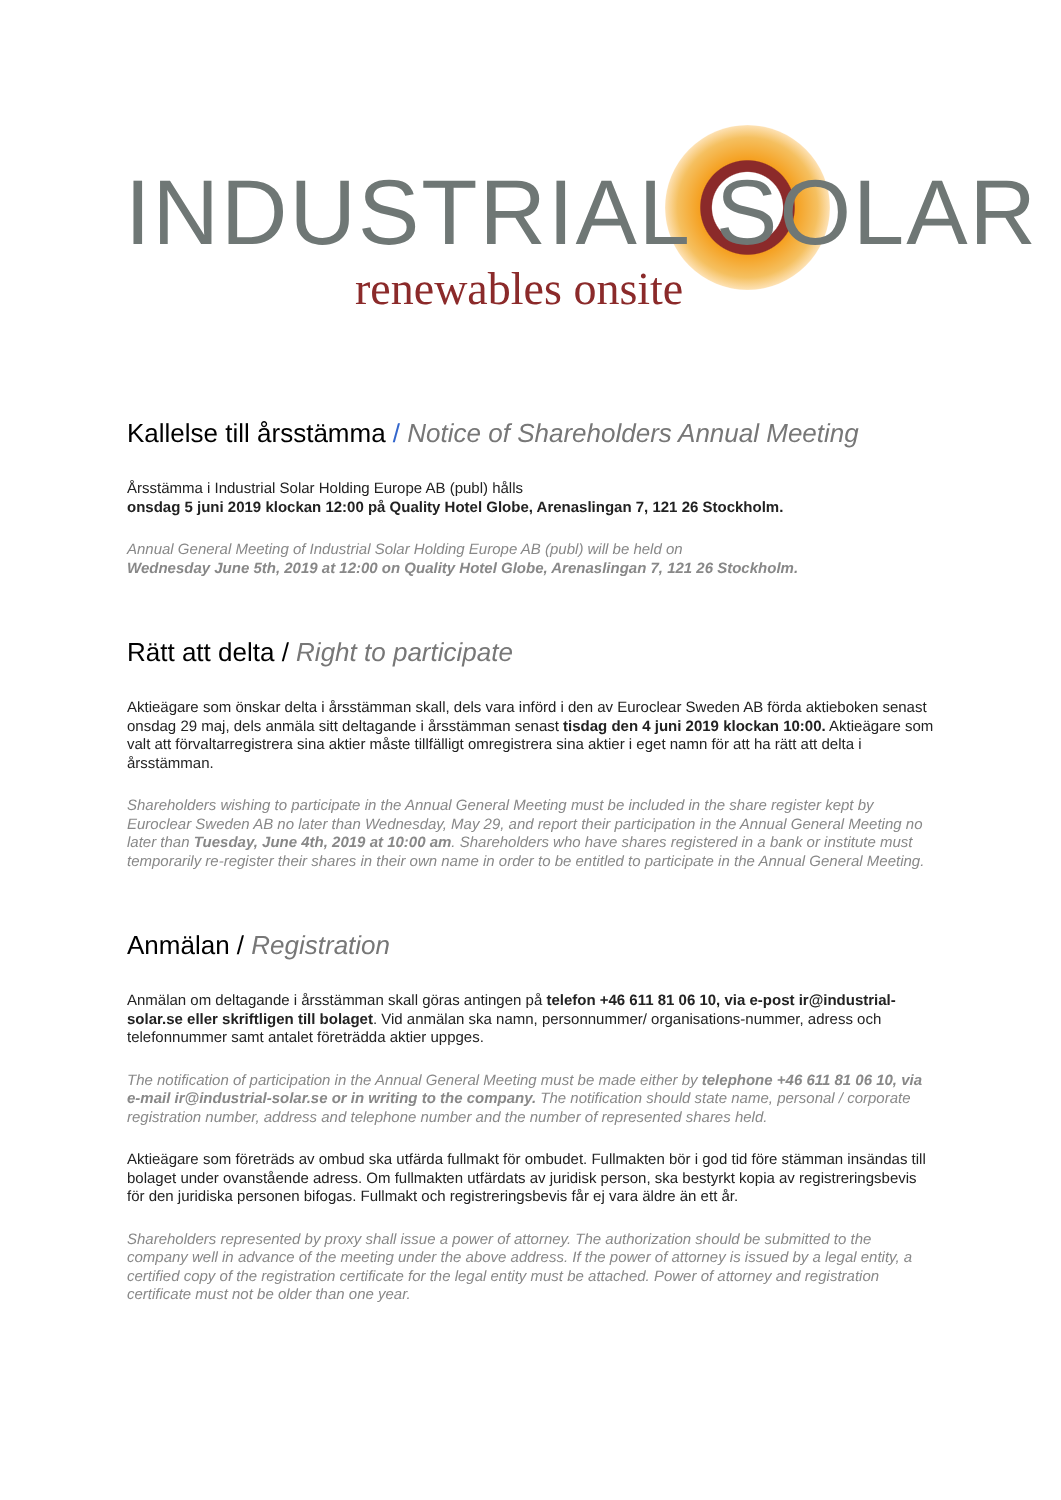INDUSTRIAL SOLAR
renewables onsite
Kallelse till årsstämma / Notice of Shareholders Annual Meeting
Årsstämma i Industrial Solar Holding Europe AB (publ) hålls
onsdag 5 juni 2019 klockan 12:00 på Quality Hotel Globe, Arenaslingan 7, 121 26 Stockholm.
Annual General Meeting of Industrial Solar Holding Europe AB (publ) will be held on
Wednesday June 5th, 2019 at 12:00 on Quality Hotel Globe, Arenaslingan 7, 121 26 Stockholm.
Rätt att delta / Right to participate
Aktieägare som önskar delta i årsstämman skall, dels vara införd i den av Euroclear Sweden AB förda aktieboken senast onsdag 29 maj, dels anmäla sitt deltagande i årsstämman senast tisdag den 4 juni 2019 klockan 10:00. Aktieägare som valt att förvaltarregistrera sina aktier måste tillfälligt omregistrera sina aktier i eget namn för att ha rätt att delta i årsstämman.
Shareholders wishing to participate in the Annual General Meeting must be included in the share register kept by Euroclear Sweden AB no later than Wednesday, May 29, and report their participation in the Annual General Meeting no later than Tuesday, June 4th, 2019 at 10:00 am. Shareholders who have shares registered in a bank or institute must temporarily re-register their shares in their own name in order to be entitled to participate in the Annual General Meeting.
Anmälan / Registration
Anmälan om deltagande i årsstämman skall göras antingen på telefon +46 611 81 06 10, via e-post ir@industrial-solar.se eller skriftligen till bolaget. Vid anmälan ska namn, personnummer/ organisations-nummer, adress och telefonnummer samt antalet företrädda aktier uppges.
The notification of participation in the Annual General Meeting must be made either by telephone +46 611 81 06 10, via e-mail ir@industrial-solar.se or in writing to the company. The notification should state name, personal / corporate registration number, address and telephone number and the number of represented shares held.
Aktieägare som företräds av ombud ska utfärda fullmakt för ombudet. Fullmakten bör i god tid före stämman insändas till bolaget under ovanstående adress. Om fullmakten utfärdats av juridisk person, ska bestyrkt kopia av registreringsbevis för den juridiska personen bifogas. Fullmakt och registreringsbevis får ej vara äldre än ett år.
Shareholders represented by proxy shall issue a power of attorney. The authorization should be submitted to the company well in advance of the meeting under the above address. If the power of attorney is issued by a legal entity, a certified copy of the registration certificate for the legal entity must be attached. Power of attorney and registration certificate must not be older than one year.